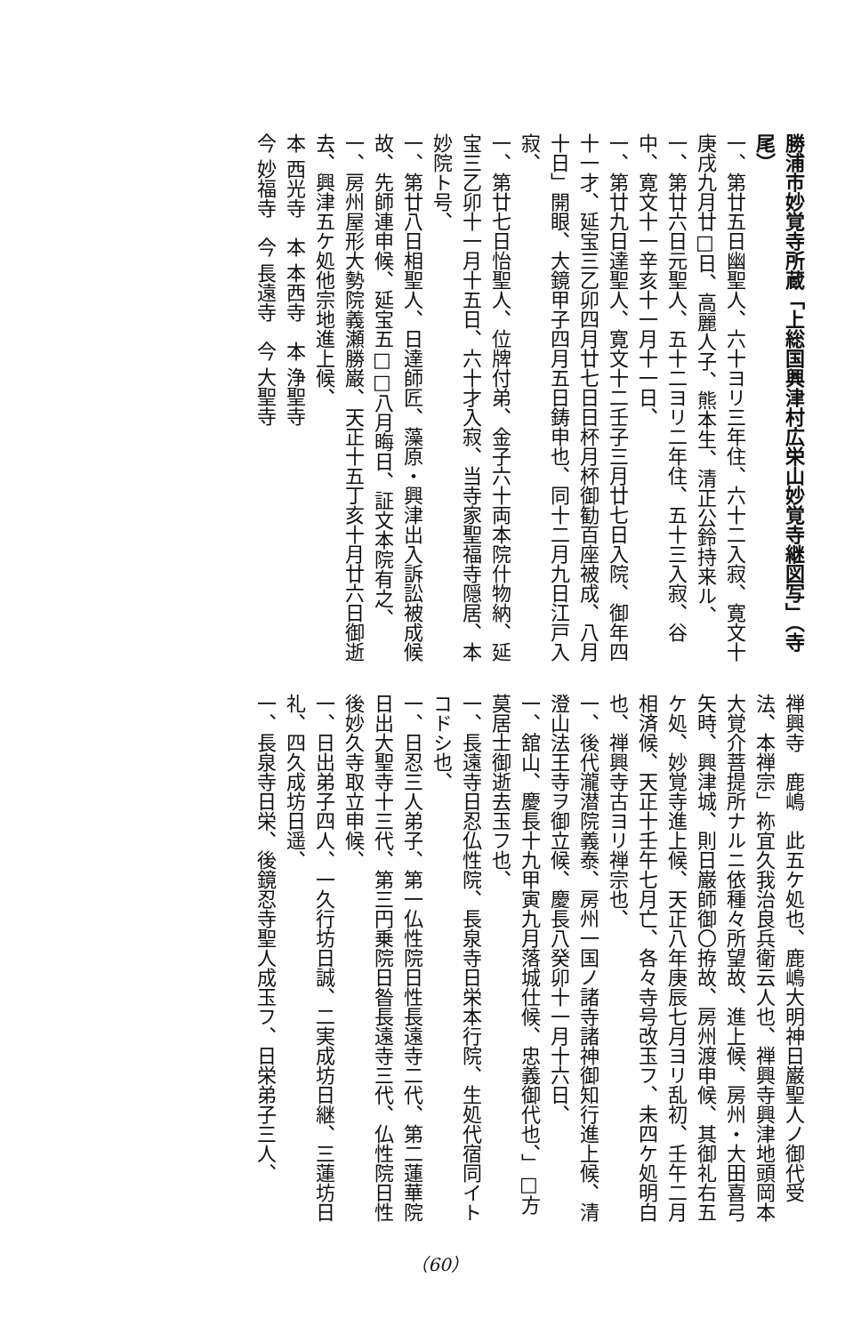勝浦市妙覚寺所蔵「上総国興津村広栄山妙覚寺継図写」（寺尾）
一、第廿五日幽聖人、六十ヨリ三年住、六十二入寂、寛文十庚戌九月廿□日、高麗人子、熊本生、清正公鈴持来ル、
一、第廿六日元聖人、五十二ヨリ二年住、五十三入寂、谷中、寛文十一辛亥十一月十一日、
一、第廿九日達聖人、寛文十二壬子三月廿七日入院、御年四十一才、延宝三乙卯四月廿七日日杯月杯御勧百座被成、八月十日」開眼、大鏡甲子四月五日鋳申也、同十二月九日江戸入寂、
一、第廿七日怡聖人、位牌付弟、金子六十両本院什物納、延宝三乙卯十一月十五日、六十才入寂、当寺家聖福寺隠居、本妙院ト号、
一、第廿八日相聖人、日達師匠、藻原・興津出入訴訟被成候故、先師連申候、延宝五□□八月晦日、証文本院有之、
一、房州屋形大勢院義瀬勝巌、天正十五丁亥十月廿六日御逝去、興津五ケ処他宗地進上候、
本 西光寺　本 本西寺　本 浄聖寺
今 妙福寺　今 長遠寺　今 大聖寺
禅興寺　鹿嶋　此五ケ処也、鹿嶋大明神日巌聖人ノ御代受法、本禅宗」祢宜久我治良兵衛云人也、禅興寺興津地頭岡本大覚介菩提所ナルニ依種々所望故、進上候、房州・大田喜弓矢時、興津城、則日巌師御〇拵故、房州渡申候、其御礼右五ケ処、妙覚寺進上候、天正八年庚辰七月ヨリ乱初、壬午二月相済候、天正十壬午七月亡、各々寺号改玉フ、未四ケ処明白也、禅興寺古ヨリ禅宗也、
一、後代瀧潜院義泰、房州一国ノ諸寺諸神御知行進上候、清澄山法王寺ヲ御立候、慶長八癸卯十一月十六日、
一、舘山、慶長十九甲寅九月落城仕候、忠義御代也、」□方莫居士御逝去玉フ也、
一、長遠寺日忍仏性院、長泉寺日栄本行院、生処代宿同イトコドシ也、
一、日忍三人弟子、第一仏性院日性長遠寺二代、第二蓮華院日出大聖寺十三代、第三円乗院日昝長遠寺三代、仏性院日性後妙久寺取立申候、
一、日出弟子四人、一久行坊日誠、二実成坊日継、三蓮坊日礼、四久成坊日遥、
一、長泉寺日栄、後鏡忍寺聖人成玉フ、日栄弟子三人、
（60）